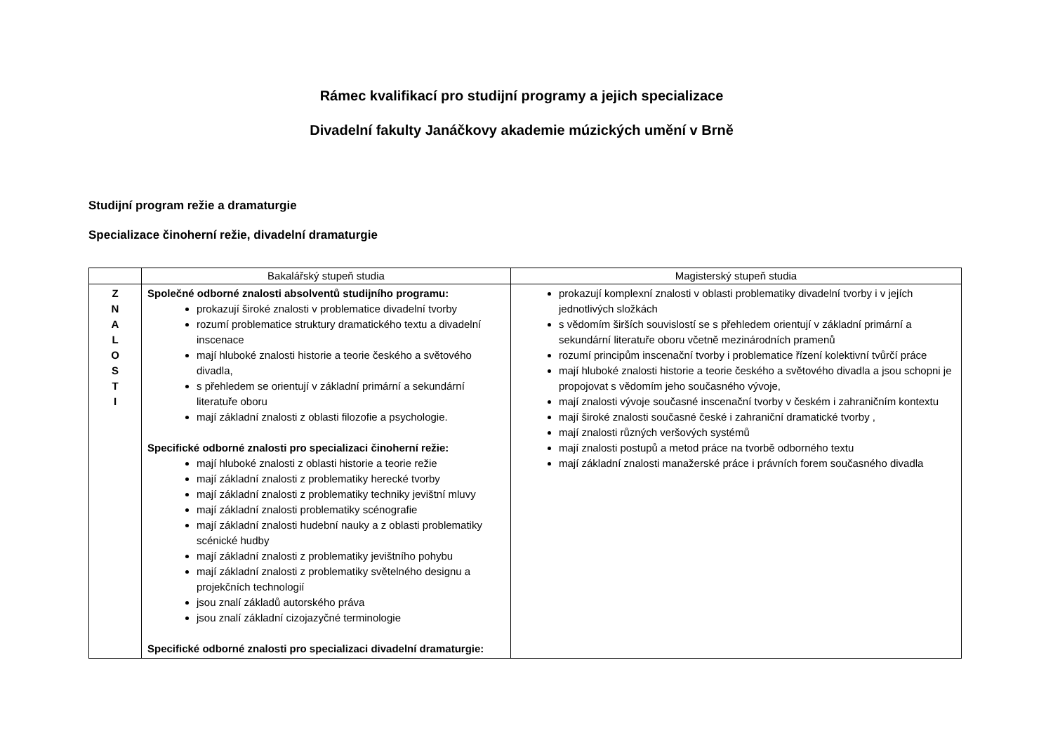Rámec kvalifikací pro studijní programy a jejich specializace
Divadelní fakulty Janáčkovy akademie múzických umění v Brně
Studijní program režie a dramaturgie
Specializace činoherní režie, divadelní dramaturgie
| | Bakalářský stupeň studia | Magisterský stupeň studia |
| --- | --- | --- |
| Z N A L O S T I | Společné odborné znalosti absolventů studijního programu: prokazují široké znalosti v problematice divadelní tvorby rozumí problematice struktury dramatického textu a divadelní inscenace mají hluboké znalosti historie a teorie českého a světového divadla, s přehledem se orientují v základní primární a sekundární literatuře oboru mají základní znalosti z oblasti filozofie a psychologie. Specifické odborné znalosti pro specializaci činoherní režie: mají hluboké znalosti z oblasti historie a teorie režie mají základní znalosti z problematiky herecké tvorby mají základní znalosti z problematiky techniky jevištní mluvy mají základní znalosti problematiky scénografie mají základní znalosti hudební nauky a z oblasti problematiky scénické hudby mají základní znalosti z problematiky jevištního pohybu mají základní znalosti z problematiky světelného designu a projekčních technologií jsou znalí základů autorského práva jsou znalí základní cizojazyčné terminologie Specifické odborné znalosti pro specializaci divadelní dramaturgie: | prokazují komplexní znalosti v oblasti problematiky divadelní tvorby i v jejích jednotlivých složkách s vědomím širších souvislostí se s přehledem orientují v základní primární a sekundární literatuře oboru včetně mezinárodních pramenů rozumí principům inscenační tvorby i problematice řízení kolektivní tvůrčí práce mají hluboké znalosti historie a teorie českého a světového divadla a jsou schopni je propojovat s vědomím jeho současného vývoje, mají znalosti vývoje současné inscenační tvorby v českém i zahraničním kontextu mají široké znalosti současné české i zahraniční dramatické tvorby , mají znalosti různých veršových systémů mají znalosti postupů a metod práce na tvorbě odborného textu mají základní znalosti manažerské práce i právních forem současného divadla |